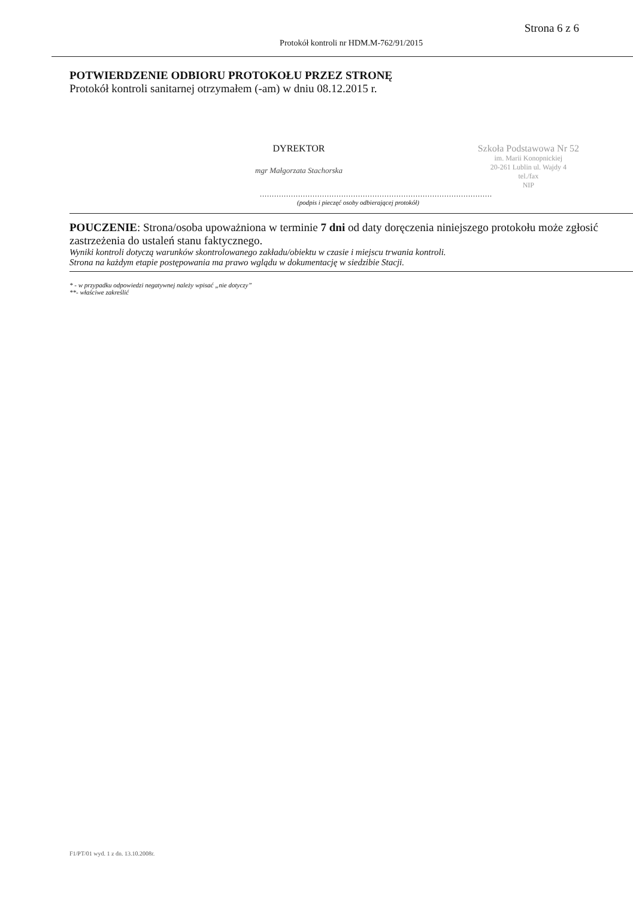Strona 6 z 6
Protokół kontroli nr HDM.M-762/91/2015
POTWIERDZENIE ODBIORU PROTOKOŁU PRZEZ STRONĘ
Protokół kontroli sanitarnej otrzymałem (-am) w dniu 08.12.2015 r.
DYREKTOR
mgr Małgorzata Stachorska
Szkoła Podstawowa Nr 52
im. Marii Konopnickiej
20-261 Lublin ul. Wajdy 4
tel./fax
NIP
.................................................................................................
(podpis i pieczęć osoby odbierającej protokół)
POUCZENIE: Strona/osoba upoważniona w terminie 7 dni od daty doręczenia niniejszego protokołu może zgłosić zastrzeżenia do ustaleń stanu faktycznego.
Wyniki kontroli dotyczą warunków skontrolowanego zakładu/obiektu w czasie i miejscu trwania kontroli.
Strona na każdym etapie postępowania ma prawo wglądu w dokumentację w siedzibie Stacji.
* - w przypadku odpowiedzi negatywnej należy wpisać „nie dotyczy”
**- właściwe zakreślić
F1/PT/01 wyd. 1 z dn. 13.10.2008r.